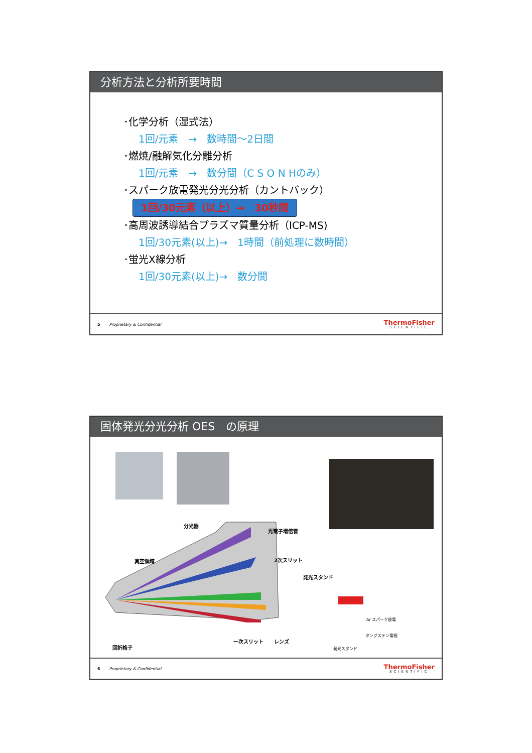分析方法と分析所要時間
･化学分析（湿式法）
1回/元素　→　数時間～2日間
･燃焼/融解気化分離分析
1回/元素　→　数分間（C S O N Hのみ）
･スパーク放電発光分光分析（カントバック）
1回/30元素（以上）→　30秒間
･高周波誘導結合プラズマ質量分析（ICP-MS)
1回/30元素(以上)→　1時間（前処理に数時間）
･蛍光X線分析
1回/30元素(以上)→　数分間
5 Proprietary & Confidential
ThermoFisher
SCIENTIFIC
固体発光分光分析 OES　の原理
分光器
光電子増倍管
真空領域 2次スリット
発光スタンド
Ar スパーク放電
タングステン電極
一次スリット レンズ
回折格子 発光スタンド
6 Proprietary & Confidential
ThermoFisher
SCIENTIFIC